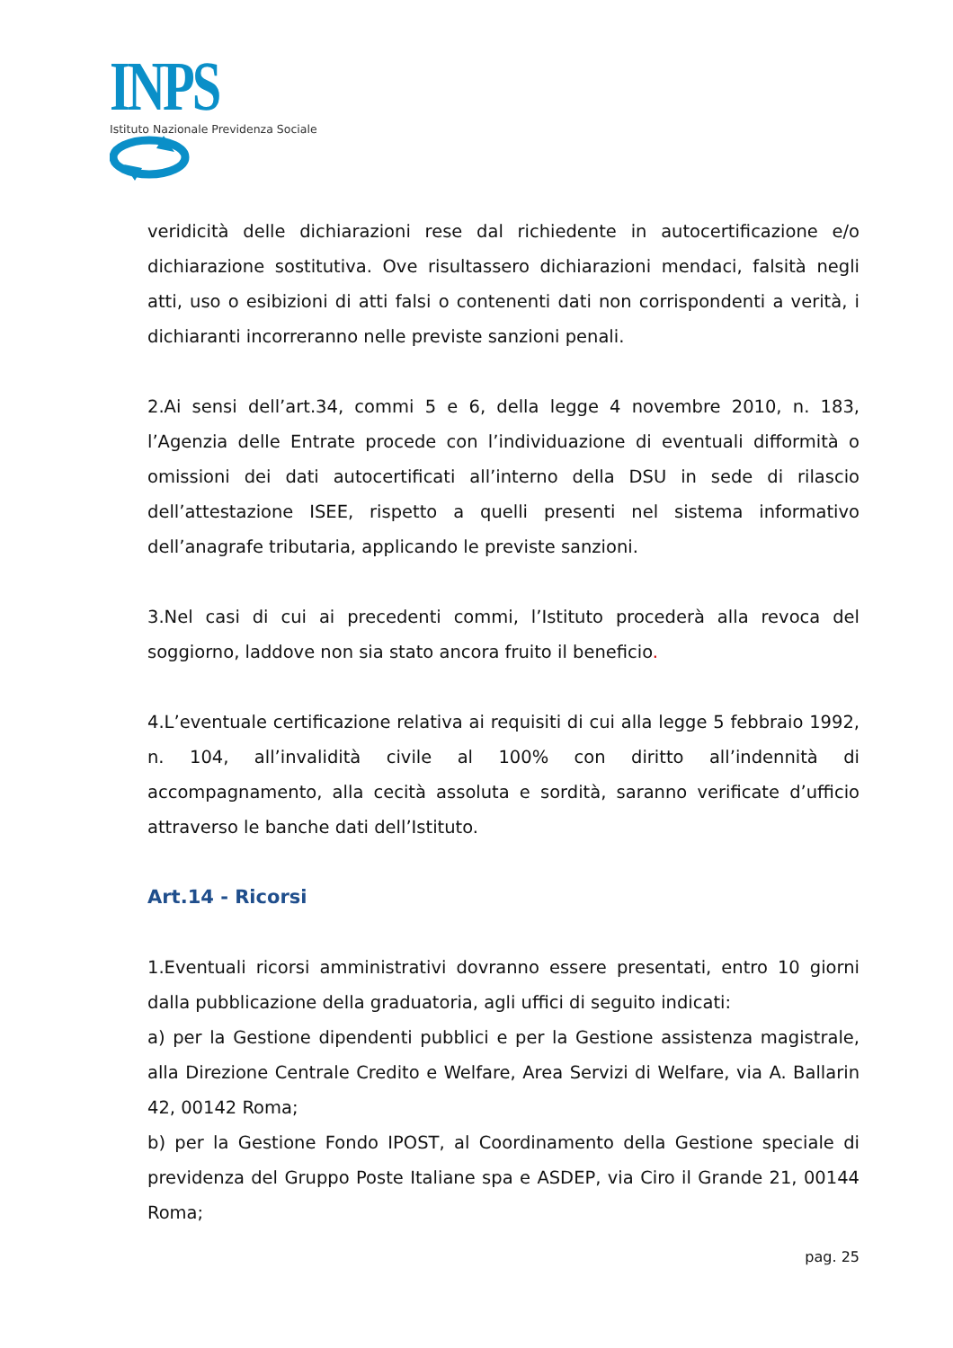INPS
Istituto Nazionale Previdenza Sociale
veridicità delle dichiarazioni rese dal richiedente in autocertificazione e/o dichiarazione sostitutiva. Ove risultassero dichiarazioni mendaci, falsità negli atti, uso o esibizioni di atti falsi o contenenti dati non corrispondenti a verità, i dichiaranti incorreranno nelle previste sanzioni penali.
2.Ai sensi dell’art.34, commi 5 e 6, della legge 4 novembre 2010, n. 183, l’Agenzia delle Entrate procede con l’individuazione di eventuali difformità o omissioni dei dati autocertificati all’interno della DSU in sede di rilascio dell’attestazione ISEE, rispetto a quelli presenti nel sistema informativo dell’anagrafe tributaria, applicando le previste sanzioni.
3.Nel casi di cui ai precedenti commi, l’Istituto procederà alla revoca del soggiorno, laddove non sia stato ancora fruito il beneficio.
4.L’eventuale certificazione relativa ai requisiti di cui alla legge 5 febbraio 1992, n. 104, all’invalidità civile al 100% con diritto all’indennità di accompagnamento, alla cecità assoluta e sordità, saranno verificate d’ufficio attraverso le banche dati dell’Istituto.
Art.14 - Ricorsi
1.Eventuali ricorsi amministrativi dovranno essere presentati, entro 10 giorni dalla pubblicazione della graduatoria, agli uffici di seguito indicati:
a) per la Gestione dipendenti pubblici e per la Gestione assistenza magistrale, alla Direzione Centrale Credito e Welfare, Area Servizi di Welfare, via A. Ballarin 42, 00142 Roma;
b) per la Gestione Fondo IPOST, al Coordinamento della Gestione speciale di previdenza del Gruppo Poste Italiane spa e ASDEP, via Ciro il Grande 21, 00144 Roma;
pag. 25